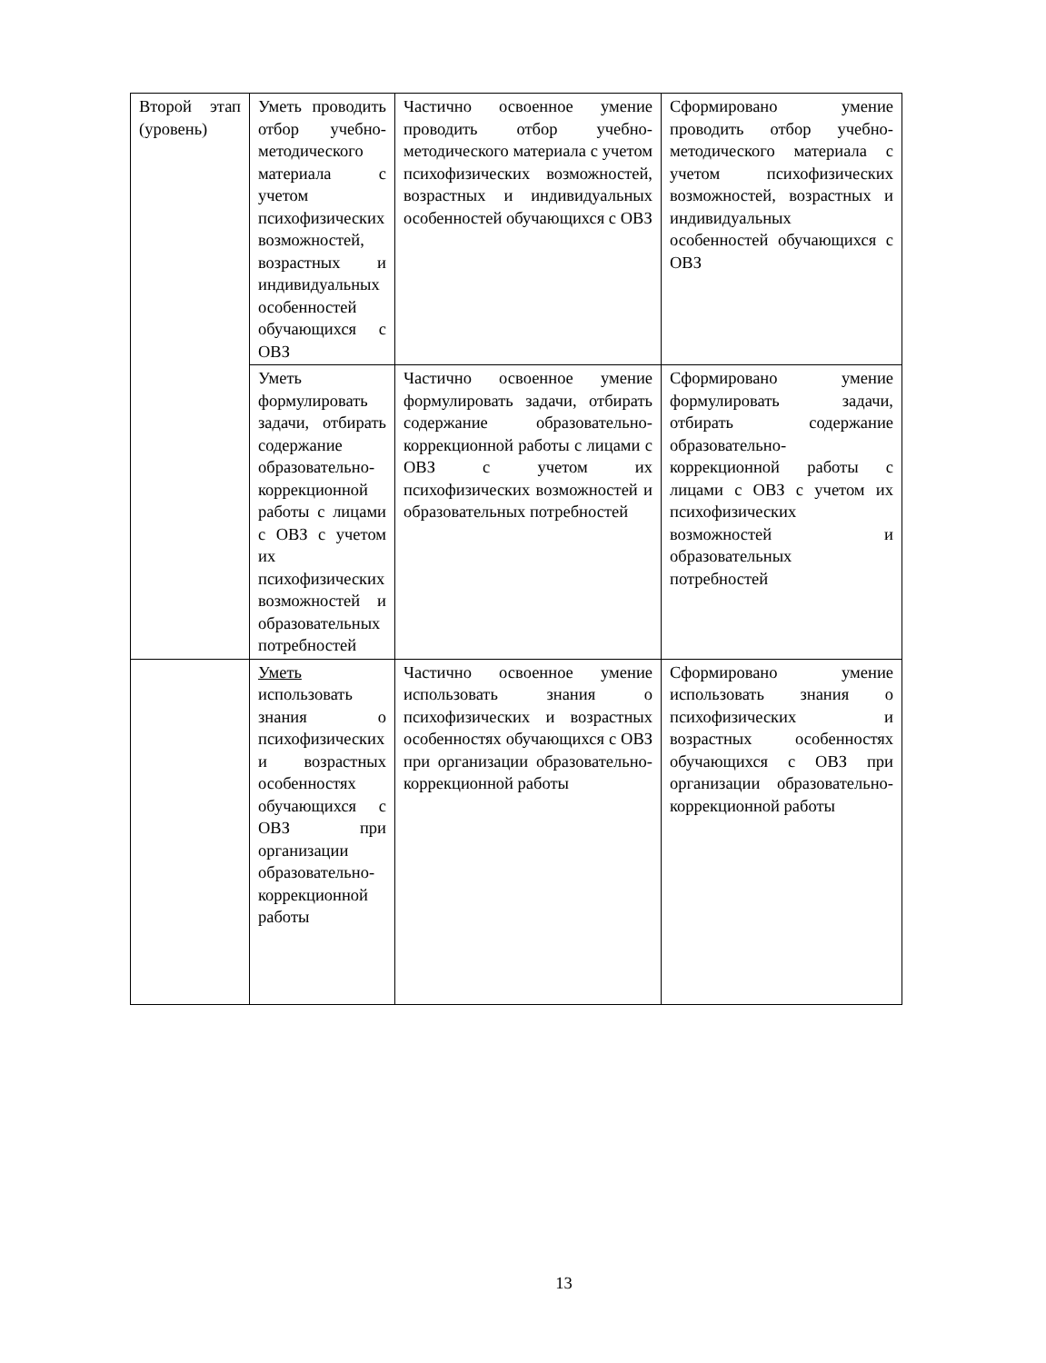| Второй этап (уровень) | Уметь проводить отбор учебно-методического материала с учетом психофизических возможностей, возрастных и индивидуальных особенностей обучающихся с ОВЗ | Частично освоенное умение проводить отбор учебно-методического материала с учетом психофизических возможностей, возрастных и индивидуальных особенностей обучающихся с ОВЗ | Сформировано умение проводить отбор учебно-методического материала с учетом психофизических возможностей, возрастных и индивидуальных особенностей обучающихся с ОВЗ |
| | Уметь формулировать задачи, отбирать содержание образовательно-коррекционной работы с лицами с ОВЗ с учетом их психофизических возможностей и образовательных потребностей | Частично освоенное умение формулировать задачи, отбирать содержание образовательно-коррекционной работы с лицами с ОВЗ с учетом их психофизических возможностей и образовательных потребностей | Сформировано умение формулировать задачи, отбирать содержание образовательно-коррекционной работы с лицами с ОВЗ с учетом их психофизических возможностей и образовательных потребностей |
| | Уметь использовать знания о психофизических и возрастных особенностях обучающихся с ОВЗ при организации образовательно-коррекционной работы | Частично освоенное умение использовать знания о психофизических и возрастных особенностях обучающихся с ОВЗ при организации образовательно-коррекционной работы | Сформировано умение использовать знания о психофизических и возрастных особенностях обучающихся с ОВЗ при организации образовательно-коррекционной работы |
13